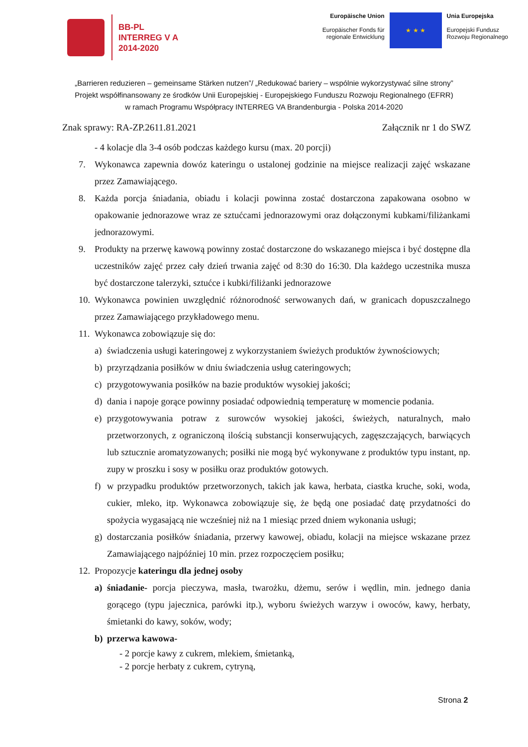BB-PL
INTERREG V A
2014-2020
Europäische Union
Europäischer Fonds für
regionale Entwicklung
★ ★ ★
Unia Europejska
Europejski Fundusz
Rozwoju Regionalnego
„Barrieren reduzieren – gemeinsame Stärken nutzen”/ „Redukować bariery – wspólnie wykorzystywać silne strony”
Projekt współfinansowany ze środków Unii Europejskiej - Europejskiego Funduszu Rozwoju Regionalnego (EFRR)
w ramach Programu Współpracy INTERREG VA Brandenburgia - Polska 2014-2020
Znak sprawy: RA-ZP.2611.81.2021 Załącznik nr 1 do SWZ
- 4 kolacje dla 3-4 osób podczas każdego kursu (max. 20 porcji)
7. Wykonawca zapewnia dowóz kateringu o ustalonej godzinie na miejsce realizacji zajęć wskazane przez Zamawiającego.
8. Każda porcja śniadania, obiadu i kolacji powinna zostać dostarczona zapakowana osobno w opakowanie jednorazowe wraz ze sztućcami jednorazowymi oraz dołączonymi kubkami/filiżankami jednorazowymi.
9. Produkty na przerwę kawową powinny zostać dostarczone do wskazanego miejsca i być dostępne dla uczestników zajęć przez cały dzień trwania zajęć od 8:30 do 16:30. Dla każdego uczestnika musza być dostarczone talerzyki, sztućce i kubki/filiżanki jednorazowe
10. Wykonawca powinien uwzględnić różnorodność serwowanych dań, w granicach dopuszczalnego przez Zamawiającego przykładowego menu.
11. Wykonawca zobowiązuje się do:
a) świadczenia usługi kateringowej z wykorzystaniem świeżych produktów żywnościowych;
b) przyrządzania posiłków w dniu świadczenia usług cateringowych;
c) przygotowywania posiłków na bazie produktów wysokiej jakości;
d) dania i napoje gorące powinny posiadać odpowiednią temperaturę w momencie podania.
e) przygotowywania potraw z surowców wysokiej jakości, świeżych, naturalnych, mało przetworzonych, z ograniczoną ilością substancji konserwujących, zagęszczających, barwiących lub sztucznie aromatyzowanych; posiłki nie mogą być wykonywane z produktów typu instant, np. zupy w proszku i sosy w posiłku oraz produktów gotowych.
f) w przypadku produktów przetworzonych, takich jak kawa, herbata, ciastka kruche, soki, woda, cukier, mleko, itp. Wykonawca zobowiązuje się, że będą one posiadać datę przydatności do spożycia wygasającą nie wcześniej niż na 1 miesiąc przed dniem wykonania usługi;
g) dostarczania posiłków śniadania, przerwy kawowej, obiadu, kolacji na miejsce wskazane przez Zamawiającego najpóźniej 10 min. przez rozpoczęciem posiłku;
12. Propozycje kateringu dla jednej osoby
a) śniadanie- porcja pieczywa, masła, twarożku, dżemu, serów i wędlin, min. jednego dania gorącego (typu jajecznica, parówki itp.), wyboru świeżych warzyw i owoców, kawy, herbaty, śmietanki do kawy, soków, wody;
b) przerwa kawowa-
- 2 porcje kawy z cukrem, mlekiem, śmietanką,
- 2 porcje herbaty z cukrem, cytryną,
Strona 2